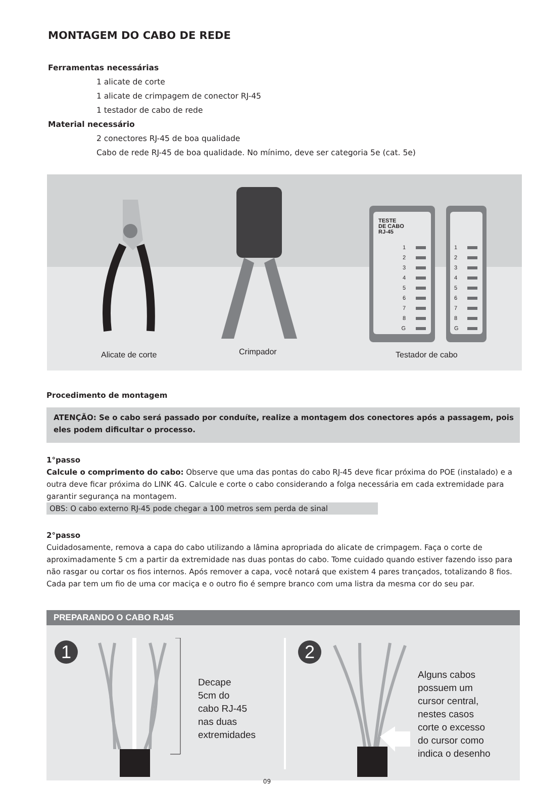MONTAGEM DO CABO DE REDE
Ferramentas necessárias
1 alicate de corte
1 alicate de crimpagem de conector RJ-45
1 testador de cabo de rede
Material necessário
2 conectores RJ-45 de boa qualidade
Cabo de rede RJ-45 de boa qualidade. No mínimo, deve ser categoria 5e (cat. 5e)
TESTE
DE CABO
RJ-45
1
2
3
4
5
6
7
8
G
1
2
3
4
5
6
7
8
G
Alicate de corte Crimpador Testador de cabo
Procedimento de montagem
ATENÇÃO: Se o cabo será passado por conduíte, realize a montagem dos conectores após a passagem, pois eles podem dificultar o processo.
1°passo
Calcule o comprimento do cabo: Observe que uma das pontas do cabo RJ-45 deve ficar próxima do POE (instalado) e a outra deve ficar próxima do LINK 4G. Calcule e corte o cabo considerando a folga necessária em cada extremidade para garantir segurança na montagem.
OBS: O cabo externo RJ-45 pode chegar a 100 metros sem perda de sinal
2°passo
Cuidadosamente, remova a capa do cabo utilizando a lâmina apropriada do alicate de crimpagem. Faça o corte de aproximadamente 5 cm a partir da extremidade nas duas pontas do cabo. Tome cuidado quando estiver fazendo isso para não rasgar ou cortar os fios internos. Após remover a capa, você notará que existem 4 pares trançados, totalizando 8 fios. Cada par tem um fio de uma cor maciça e o outro fio é sempre branco com uma listra da mesma cor do seu par.
PREPARANDO O CABO RJ45
1
Decape
5cm do
cabo RJ-45
nas duas
extremidades
2
Alguns cabos
possuem um
cursor central,
nestes casos
corte o excesso
do cursor como
indica o desenho
09